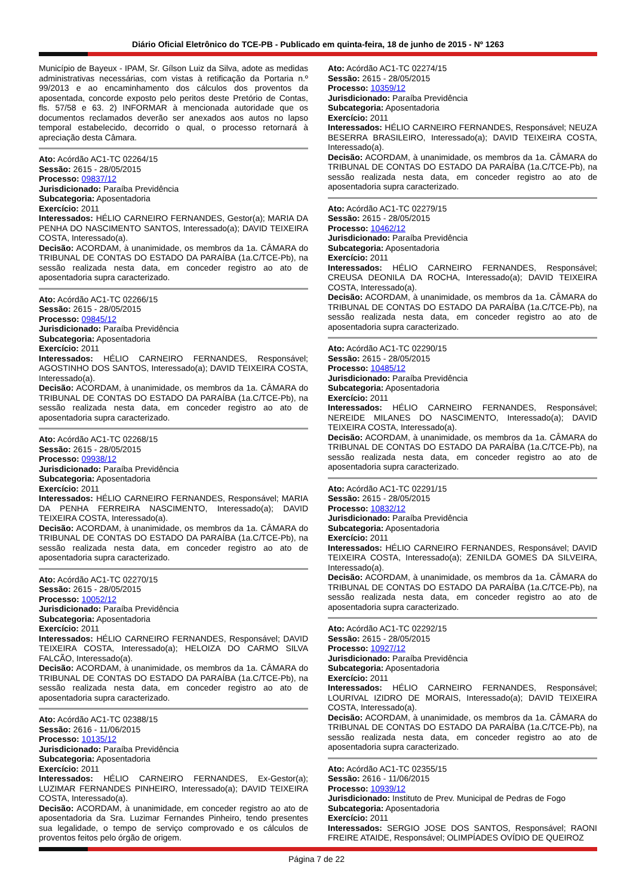Diário Oficial Eletrônico do TCE-PB - Publicado em quinta-feira, 18 de junho de 2015 - Nº 1263
Município de Bayeux - IPAM, Sr. Gílson Luiz da Silva, adote as medidas administrativas necessárias, com vistas à retificação da Portaria n.º 99/2013 e ao encaminhamento dos cálculos dos proventos da aposentada, concorde exposto pelo peritos deste Pretório de Contas, fls. 57/58 e 63. 2) INFORMAR à mencionada autoridade que os documentos reclamados deverão ser anexados aos autos no lapso temporal estabelecido, decorrido o qual, o processo retornará à apreciação desta Câmara.
Ato: Acórdão AC1-TC 02264/15
Sessão: 2615 - 28/05/2015
Processo: 09837/12
Jurisdicionado: Paraíba Previdência
Subcategoria: Aposentadoria
Exercício: 2011
Interessados: HÉLIO CARNEIRO FERNANDES, Gestor(a); MARIA DA PENHA DO NASCIMENTO SANTOS, Interessado(a); DAVID TEIXEIRA COSTA, Interessado(a).
Decisão: ACORDAM, à unanimidade, os membros da 1a. CÂMARA do TRIBUNAL DE CONTAS DO ESTADO DA PARAÍBA (1a.C/TCE-Pb), na sessão realizada nesta data, em conceder registro ao ato de aposentadoria supra caracterizado.
Ato: Acórdão AC1-TC 02266/15
Sessão: 2615 - 28/05/2015
Processo: 09845/12
Jurisdicionado: Paraíba Previdência
Subcategoria: Aposentadoria
Exercício: 2011
Interessados: HÉLIO CARNEIRO FERNANDES, Responsável; AGOSTINHO DOS SANTOS, Interessado(a); DAVID TEIXEIRA COSTA, Interessado(a).
Decisão: ACORDAM, à unanimidade, os membros da 1a. CÂMARA do TRIBUNAL DE CONTAS DO ESTADO DA PARAÍBA (1a.C/TCE-Pb), na sessão realizada nesta data, em conceder registro ao ato de aposentadoria supra caracterizado.
Ato: Acórdão AC1-TC 02268/15
Sessão: 2615 - 28/05/2015
Processo: 09938/12
Jurisdicionado: Paraíba Previdência
Subcategoria: Aposentadoria
Exercício: 2011
Interessados: HÉLIO CARNEIRO FERNANDES, Responsável; MARIA DA PENHA FERREIRA NASCIMENTO, Interessado(a); DAVID TEIXEIRA COSTA, Interessado(a).
Decisão: ACORDAM, à unanimidade, os membros da 1a. CÂMARA do TRIBUNAL DE CONTAS DO ESTADO DA PARAÍBA (1a.C/TCE-Pb), na sessão realizada nesta data, em conceder registro ao ato de aposentadoria supra caracterizado.
Ato: Acórdão AC1-TC 02270/15
Sessão: 2615 - 28/05/2015
Processo: 10052/12
Jurisdicionado: Paraíba Previdência
Subcategoria: Aposentadoria
Exercício: 2011
Interessados: HÉLIO CARNEIRO FERNANDES, Responsável; DAVID TEIXEIRA COSTA, Interessado(a); HELOIZA DO CARMO SILVA FALCÃO, Interessado(a).
Decisão: ACORDAM, à unanimidade, os membros da 1a. CÂMARA do TRIBUNAL DE CONTAS DO ESTADO DA PARAÍBA (1a.C/TCE-Pb), na sessão realizada nesta data, em conceder registro ao ato de aposentadoria supra caracterizado.
Ato: Acórdão AC1-TC 02388/15
Sessão: 2616 - 11/06/2015
Processo: 10135/12
Jurisdicionado: Paraíba Previdência
Subcategoria: Aposentadoria
Exercício: 2011
Interessados: HÉLIO CARNEIRO FERNANDES, Ex-Gestor(a); LUZIMAR FERNANDES PINHEIRO, Interessado(a); DAVID TEIXEIRA COSTA, Interessado(a).
Decisão: ACORDAM, à unanimidade, em conceder registro ao ato de aposentadoria da Sra. Luzimar Fernandes Pinheiro, tendo presentes sua legalidade, o tempo de serviço comprovado e os cálculos de proventos feitos pelo órgão de origem.
Ato: Acórdão AC1-TC 02274/15
Sessão: 2615 - 28/05/2015
Processo: 10359/12
Jurisdicionado: Paraíba Previdência
Subcategoria: Aposentadoria
Exercício: 2011
Interessados: HÉLIO CARNEIRO FERNANDES, Responsável; NEUZA BESERRA BRASILEIRO, Interessado(a); DAVID TEIXEIRA COSTA, Interessado(a).
Decisão: ACORDAM, à unanimidade, os membros da 1a. CÂMARA do TRIBUNAL DE CONTAS DO ESTADO DA PARAÍBA (1a.C/TCE-Pb), na sessão realizada nesta data, em conceder registro ao ato de aposentadoria supra caracterizado.
Ato: Acórdão AC1-TC 02279/15
Sessão: 2615 - 28/05/2015
Processo: 10462/12
Jurisdicionado: Paraíba Previdência
Subcategoria: Aposentadoria
Exercício: 2011
Interessados: HÉLIO CARNEIRO FERNANDES, Responsável; CREUSA DEONILA DA ROCHA, Interessado(a); DAVID TEIXEIRA COSTA, Interessado(a).
Decisão: ACORDAM, à unanimidade, os membros da 1a. CÂMARA do TRIBUNAL DE CONTAS DO ESTADO DA PARAÍBA (1a.C/TCE-Pb), na sessão realizada nesta data, em conceder registro ao ato de aposentadoria supra caracterizado.
Ato: Acórdão AC1-TC 02290/15
Sessão: 2615 - 28/05/2015
Processo: 10485/12
Jurisdicionado: Paraíba Previdência
Subcategoria: Aposentadoria
Exercício: 2011
Interessados: HÉLIO CARNEIRO FERNANDES, Responsável; NEREIDE MILANES DO NASCIMENTO, Interessado(a); DAVID TEIXEIRA COSTA, Interessado(a).
Decisão: ACORDAM, à unanimidade, os membros da 1a. CÂMARA do TRIBUNAL DE CONTAS DO ESTADO DA PARAÍBA (1a.C/TCE-Pb), na sessão realizada nesta data, em conceder registro ao ato de aposentadoria supra caracterizado.
Ato: Acórdão AC1-TC 02291/15
Sessão: 2615 - 28/05/2015
Processo: 10832/12
Jurisdicionado: Paraíba Previdência
Subcategoria: Aposentadoria
Exercício: 2011
Interessados: HÉLIO CARNEIRO FERNANDES, Responsável; DAVID TEIXEIRA COSTA, Interessado(a); ZENILDA GOMES DA SILVEIRA, Interessado(a).
Decisão: ACORDAM, à unanimidade, os membros da 1a. CÂMARA do TRIBUNAL DE CONTAS DO ESTADO DA PARAÍBA (1a.C/TCE-Pb), na sessão realizada nesta data, em conceder registro ao ato de aposentadoria supra caracterizado.
Ato: Acórdão AC1-TC 02292/15
Sessão: 2615 - 28/05/2015
Processo: 10927/12
Jurisdicionado: Paraíba Previdência
Subcategoria: Aposentadoria
Exercício: 2011
Interessados: HÉLIO CARNEIRO FERNANDES, Responsável; LOURIVAL IZIDRO DE MORAIS, Interessado(a); DAVID TEIXEIRA COSTA, Interessado(a).
Decisão: ACORDAM, à unanimidade, os membros da 1a. CÂMARA do TRIBUNAL DE CONTAS DO ESTADO DA PARAÍBA (1a.C/TCE-Pb), na sessão realizada nesta data, em conceder registro ao ato de aposentadoria supra caracterizado.
Ato: Acórdão AC1-TC 02355/15
Sessão: 2616 - 11/06/2015
Processo: 10939/12
Jurisdicionado: Instituto de Prev. Municipal de Pedras de Fogo
Subcategoria: Aposentadoria
Exercício: 2011
Interessados: SERGIO JOSE DOS SANTOS, Responsável; RAONI FREIRE ATAIDE, Responsável; OLIMPÍADES OVÍDIO DE QUEIROZ
Página 7 de 22